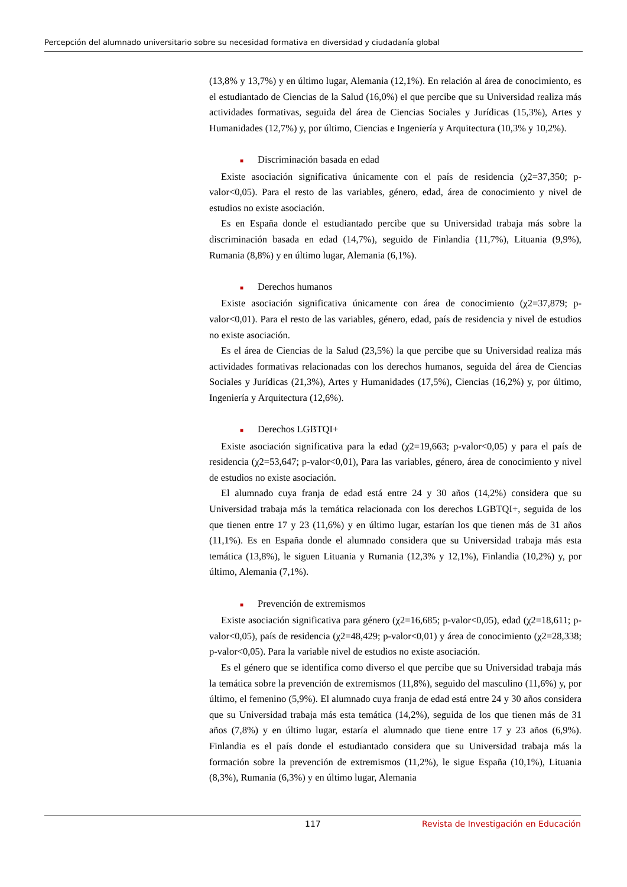Percepción del alumnado universitario sobre su necesidad formativa en diversidad y ciudadanía global
(13,8% y 13,7%) y en último lugar, Alemania (12,1%). En relación al área de conocimiento, es el estudiantado de Ciencias de la Salud (16,0%) el que percibe que su Universidad realiza más actividades formativas, seguida del área de Ciencias Sociales y Jurídicas (15,3%), Artes y Humanidades (12,7%) y, por último, Ciencias e Ingeniería y Arquitectura (10,3% y 10,2%).
■ Discriminación basada en edad
Existe asociación significativa únicamente con el país de residencia (χ2=37,350; p-valor<0,05). Para el resto de las variables, género, edad, área de conocimiento y nivel de estudios no existe asociación.
Es en España donde el estudiantado percibe que su Universidad trabaja más sobre la discriminación basada en edad (14,7%), seguido de Finlandia (11,7%), Lituania (9,9%), Rumania (8,8%) y en último lugar, Alemania (6,1%).
■ Derechos humanos
Existe asociación significativa únicamente con área de conocimiento (χ2=37,879; p-valor<0,01). Para el resto de las variables, género, edad, país de residencia y nivel de estudios no existe asociación.
Es el área de Ciencias de la Salud (23,5%) la que percibe que su Universidad realiza más actividades formativas relacionadas con los derechos humanos, seguida del área de Ciencias Sociales y Jurídicas (21,3%), Artes y Humanidades (17,5%), Ciencias (16,2%) y, por último, Ingeniería y Arquitectura (12,6%).
■ Derechos LGBTQI+
Existe asociación significativa para la edad (χ2=19,663; p-valor<0,05) y para el país de residencia (χ2=53,647; p-valor<0,01), Para las variables, género, área de conocimiento y nivel de estudios no existe asociación.
El alumnado cuya franja de edad está entre 24 y 30 años (14,2%) considera que su Universidad trabaja más la temática relacionada con los derechos LGBTQI+, seguida de los que tienen entre 17 y 23 (11,6%) y en último lugar, estarían los que tienen más de 31 años (11,1%). Es en España donde el alumnado considera que su Universidad trabaja más esta temática (13,8%), le siguen Lituania y Rumania (12,3% y 12,1%), Finlandia (10,2%) y, por último, Alemania (7,1%).
■ Prevención de extremismos
Existe asociación significativa para género (χ2=16,685; p-valor<0,05), edad (χ2=18,611; p-valor<0,05), país de residencia (χ2=48,429; p-valor<0,01) y área de conocimiento (χ2=28,338; p-valor<0,05). Para la variable nivel de estudios no existe asociación.
Es el género que se identifica como diverso el que percibe que su Universidad trabaja más la temática sobre la prevención de extremismos (11,8%), seguido del masculino (11,6%) y, por último, el femenino (5,9%). El alumnado cuya franja de edad está entre 24 y 30 años considera que su Universidad trabaja más esta temática (14,2%), seguida de los que tienen más de 31 años (7,8%) y en último lugar, estaría el alumnado que tiene entre 17 y 23 años (6,9%). Finlandia es el país donde el estudiantado considera que su Universidad trabaja más la formación sobre la prevención de extremismos (11,2%), le sigue España (10,1%), Lituania (8,3%), Rumania (6,3%) y en último lugar, Alemania
117 Revista de Investigación en Educación